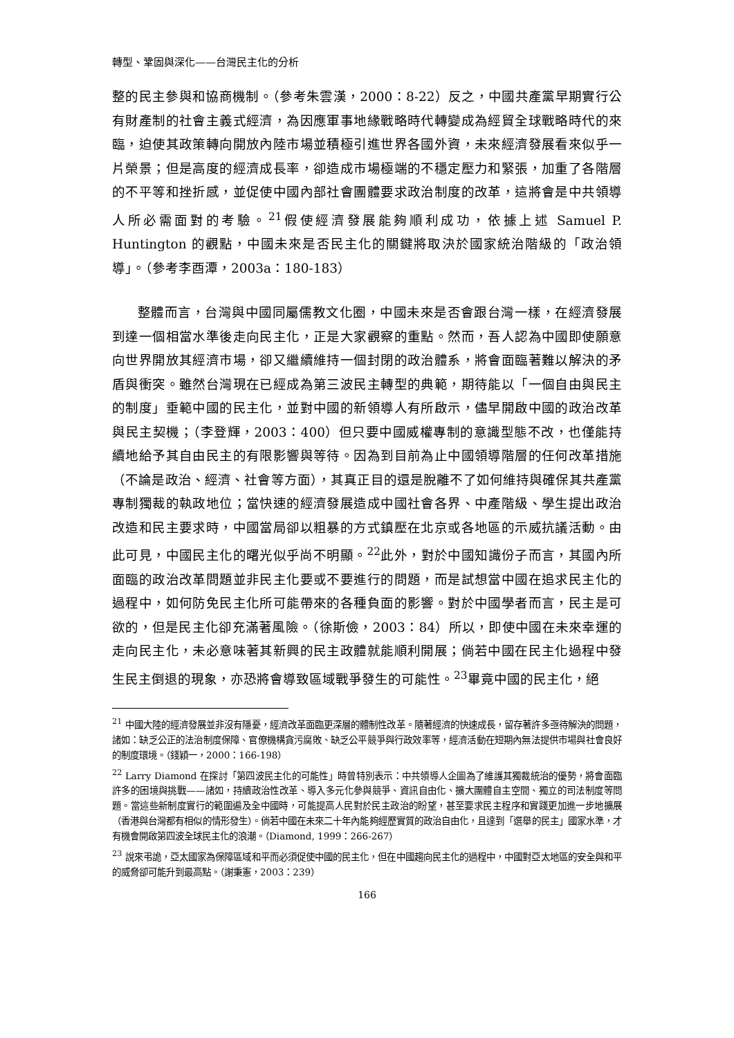轉型、鞏固與深化——台灣民主化的分析
整的民主參與和協商機制。（參考朱雲漢，2000：8-22）反之，中國共產黨早期實行公有財產制的社會主義式經濟，為因應軍事地緣戰略時代轉變成為經貿全球戰略時代的來臨，迫使其政策轉向開放內陸市場並積極引進世界各國外資，未來經濟發展看來似乎一片榮景；但是高度的經濟成長率，卻造成市場極端的不穩定壓力和緊張，加重了各階層的不平等和挫折感，並促使中國內部社會團體要求政治制度的改革，這將會是中共領導人所必需面對的考驗。<sup>21</sup>假使經濟發展能夠順利成功，依據上述 Samuel P. Huntington 的觀點，中國未來是否民主化的關鍵將取決於國家統治階級的「政治領導」。（參考李酉潭，2003a：180-183）
整體而言，台灣與中國同屬儒教文化圈，中國未來是否會跟台灣一樣，在經濟發展到達一個相當水準後走向民主化，正是大家觀察的重點。然而，吾人認為中國即使願意向世界開放其經濟市場，卻又繼續維持一個封閉的政治體系，將會面臨著難以解決的矛盾與衝突。雖然台灣現在已經成為第三波民主轉型的典範，期待能以「一個自由與民主的制度」垂範中國的民主化，並對中國的新領導人有所啟示，儘早開啟中國的政治改革與民主契機；（李登輝，2003：400）但只要中國威權專制的意識型態不改，也僅能持續地給予其自由民主的有限影響與等待。因為到目前為止中國領導階層的任何改革措施（不論是政治、經濟、社會等方面），其真正目的還是脫離不了如何維持與確保其共產黨專制獨裁的執政地位；當快速的經濟發展造成中國社會各界、中產階級、學生提出政治改造和民主要求時，中國當局卻以粗暴的方式鎮壓在北京或各地區的示威抗議活動。由此可見，中國民主化的曙光似乎尚不明顯。<sup>22</sup>此外，對於中國知識份子而言，其國內所面臨的政治改革問題並非民主化要或不要進行的問題，而是試想當中國在追求民主化的過程中，如何防免民主化所可能帶來的各種負面的影響。對於中國學者而言，民主是可欲的，但是民主化卻充滿著風險。（徐斯儉，2003：84）所以，即使中國在未來幸運的走向民主化，未必意味著其新興的民主政體就能順利開展；倘若中國在民主化過程中發生民主倒退的現象，亦恐將會導致區域戰爭發生的可能性。<sup>23</sup>畢竟中國的民主化，絕
<sup>21</sup> 中國大陸的經濟發展並非沒有隱憂，經濟改革面臨更深層的體制性改革。隨著經濟的快速成長，留存著許多亟待解決的問題，諸如：缺乏公正的法治制度保障、官僚機構貪污腐敗、缺乏公平競爭與行政效率等，經濟活動在短期內無法提供市場與社會良好的制度環境。（錢穎一，2000：166-198）
<sup>22</sup> Larry Diamond 在探討「第四波民主化的可能性」時曾特別表示：中共領導人企圖為了維護其獨裁統治的優勢，將會面臨許多的困境與挑戰——諸如，持續政治性改革、導入多元化參與競爭、資訊自由化、擴大團體自主空間、獨立的司法制度等問題。當這些新制度實行的範圍遍及全中國時，可能提高人民對於民主政治的盼望，甚至要求民主程序和實踐更加進一步地擴展（香港與台灣都有相似的情形發生）。倘若中國在未來二十年內能夠經歷實質的政治自由化，且達到「選舉的民主」國家水準，才有機會開啟第四波全球民主化的浪潮。（Diamond, 1999：266-267）
<sup>23</sup> 說來弔詭，亞太國家為保障區域和平而必須促使中國的民主化，但在中國趨向民主化的過程中，中國對亞太地區的安全與和平的威脅卻可能升到最高點。（謝秉憲，2003：239）
166